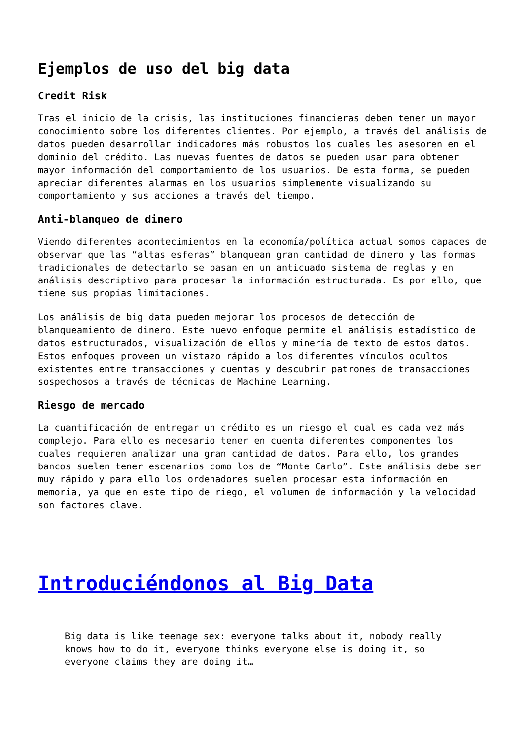Ejemplos de uso del big data
Credit Risk
Tras el inicio de la crisis, las instituciones financieras deben tener un mayor conocimiento sobre los diferentes clientes. Por ejemplo, a través del análisis de datos pueden desarrollar indicadores más robustos los cuales les asesoren en el dominio del crédito. Las nuevas fuentes de datos se pueden usar para obtener mayor información del comportamiento de los usuarios. De esta forma, se pueden apreciar diferentes alarmas en los usuarios simplemente visualizando su comportamiento y sus acciones a través del tiempo.
Anti-blanqueo de dinero
Viendo diferentes acontecimientos en la economía/política actual somos capaces de observar que las “altas esferas” blanquean gran cantidad de dinero y las formas tradicionales de detectarlo se basan en un anticuado sistema de reglas y en análisis descriptivo para procesar la información estructurada. Es por ello, que tiene sus propias limitaciones.
Los análisis de big data pueden mejorar los procesos de detección de blanqueamiento de dinero. Este nuevo enfoque permite el análisis estadístico de datos estructurados, visualización de ellos y minería de texto de estos datos. Estos enfoques proveen un vistazo rápido a los diferentes vínculos ocultos existentes entre transacciones y cuentas y descubrir patrones de transacciones sospechosos a través de técnicas de Machine Learning.
Riesgo de mercado
La cuantificación de entregar un crédito es un riesgo el cual es cada vez más complejo. Para ello es necesario tener en cuenta diferentes componentes los cuales requieren analizar una gran cantidad de datos. Para ello, los grandes bancos suelen tener escenarios como los de “Monte Carlo”. Este análisis debe ser muy rápido y para ello los ordenadores suelen procesar esta información en memoria, ya que en este tipo de riego, el volumen de información y la velocidad son factores clave.
Introduciéndonos al Big Data
Big data is like teenage sex: everyone talks about it, nobody really knows how to do it, everyone thinks everyone else is doing it, so everyone claims they are doing it…